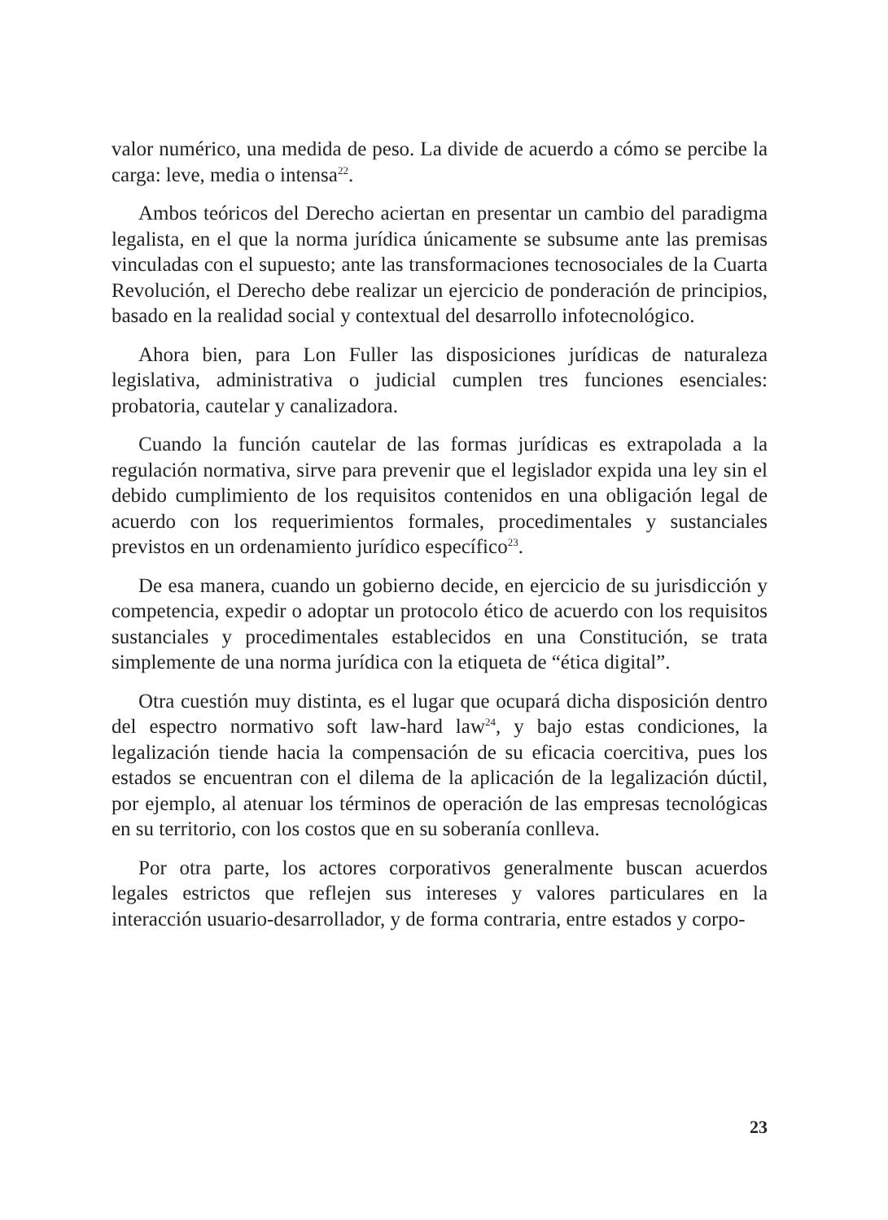valor numérico, una medida de peso. La divide de acuerdo a cómo se percibe la carga: leve, media o intensa<sup>22</sup>.
Ambos teóricos del Derecho aciertan en presentar un cambio del paradigma legalista, en el que la norma jurídica únicamente se subsume ante las premisas vinculadas con el supuesto; ante las transformaciones tecnosociales de la Cuarta Revolución, el Derecho debe realizar un ejercicio de ponderación de principios, basado en la realidad social y contextual del desarrollo infotecnológico.
Ahora bien, para Lon Fuller las disposiciones jurídicas de naturaleza legislativa, administrativa o judicial cumplen tres funciones esenciales: probatoria, cautelar y canalizadora.
Cuando la función cautelar de las formas jurídicas es extrapolada a la regulación normativa, sirve para prevenir que el legislador expida una ley sin el debido cumplimiento de los requisitos contenidos en una obligación legal de acuerdo con los requerimientos formales, procedimentales y sustanciales previstos en un ordenamiento jurídico específico<sup>23</sup>.
De esa manera, cuando un gobierno decide, en ejercicio de su jurisdicción y competencia, expedir o adoptar un protocolo ético de acuerdo con los requisitos sustanciales y procedimentales establecidos en una Constitución, se trata simplemente de una norma jurídica con la etiqueta de “ética digital”.
Otra cuestión muy distinta, es el lugar que ocupará dicha disposición dentro del espectro normativo soft law-hard law<sup>24</sup>, y bajo estas condiciones, la legalización tiende hacia la compensación de su eficacia coercitiva, pues los estados se encuentran con el dilema de la aplicación de la legalización dúctil, por ejemplo, al atenuar los términos de operación de las empresas tecnológicas en su territorio, con los costos que en su soberanía conlleva.
Por otra parte, los actores corporativos generalmente buscan acuerdos legales estrictos que reflejen sus intereses y valores particulares en la interacción usuario-desarrollador, y de forma contraria, entre estados y corpo-
23